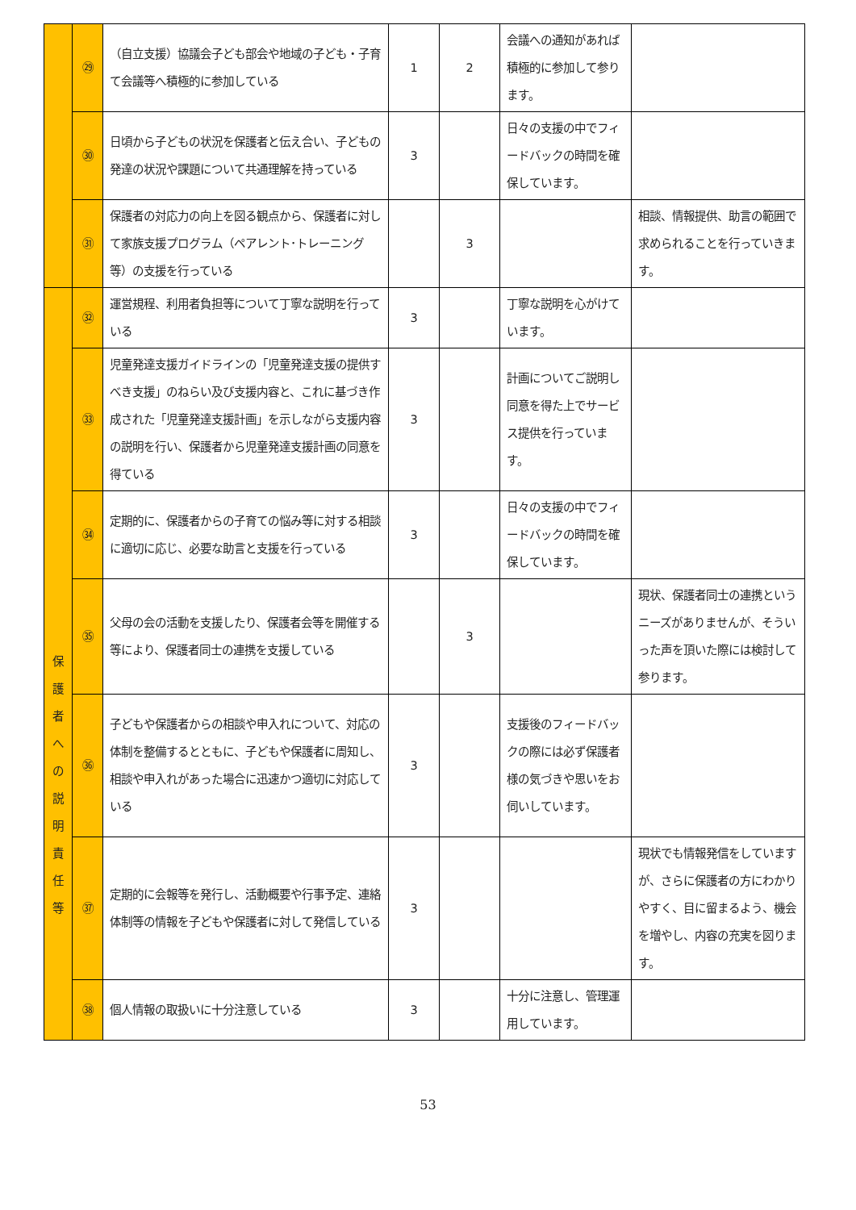| | ㉙ | （自立支援）協議会子ども部会や地域の子ども・子育て会議等へ積極的に参加している | 1 | 2 | 会議への通知があれば積極的に参加して参ります。 | |
| | ㉚ | 日頃から子どもの状況を保護者と伝え合い、子どもの発達の状況や課題について共通理解を持っている | 3 | | 日々の支援の中でフィードバックの時間を確保しています。 | |
| | ㉛ | 保護者の対応力の向上を図る観点から、保護者に対して家族支援プログラム（ペアレント･トレーニング等）の支援を行っている | | 3 | | 相談、情報提供、助言の範囲で求められることを行っていきます。 |
| 保 護 者 へ の 説 明 責 任 等 | ㉜ | 運営規程、利用者負担等について丁寧な説明を行っている | 3 | | 丁寧な説明を心がけています。 | |
| | ㉝ | 児童発達支援ガイドラインの「児童発達支援の提供すべき支援」のねらい及び支援内容と、これに基づき作成された「児童発達支援計画」を示しながら支援内容の説明を行い、保護者から児童発達支援計画の同意を得ている | 3 | | 計画についてご説明し 同意を得た上でサービス提供を行っています。 | |
| | ㉞ | 定期的に、保護者からの子育ての悩み等に対する相談に適切に応じ、必要な助言と支援を行っている | 3 | | 日々の支援の中でフィードバックの時間を確保しています。 | |
| | ㉟ | 父母の会の活動を支援したり、保護者会等を開催する等により、保護者同士の連携を支援している | | 3 | | 現状、保護者同士の連携というニーズがありませんが、そういった声を頂いた際には検討して参ります。 |
| | ㊱ | 子どもや保護者からの相談や申入れについて、対応の体制を整備するとともに、子どもや保護者に周知し、相談や申入れがあった場合に迅速かつ適切に対応している | 3 | | 支援後のフィードバックの際には必ず保護者様の気づきや思いをお伺いしています。 | |
| | ㊲ | 定期的に会報等を発行し、活動概要や行事予定、連絡体制等の情報を子どもや保護者に対して発信している | 3 | | | 現状でも情報発信をしていますが、さらに保護者の方にわかりやすく、目に留まるよう、機会を増やし、内容の充実を図ります。 |
| | ㊳ | 個人情報の取扱いに十分注意している | 3 | | 十分に注意し、管理運用しています。 | |
53